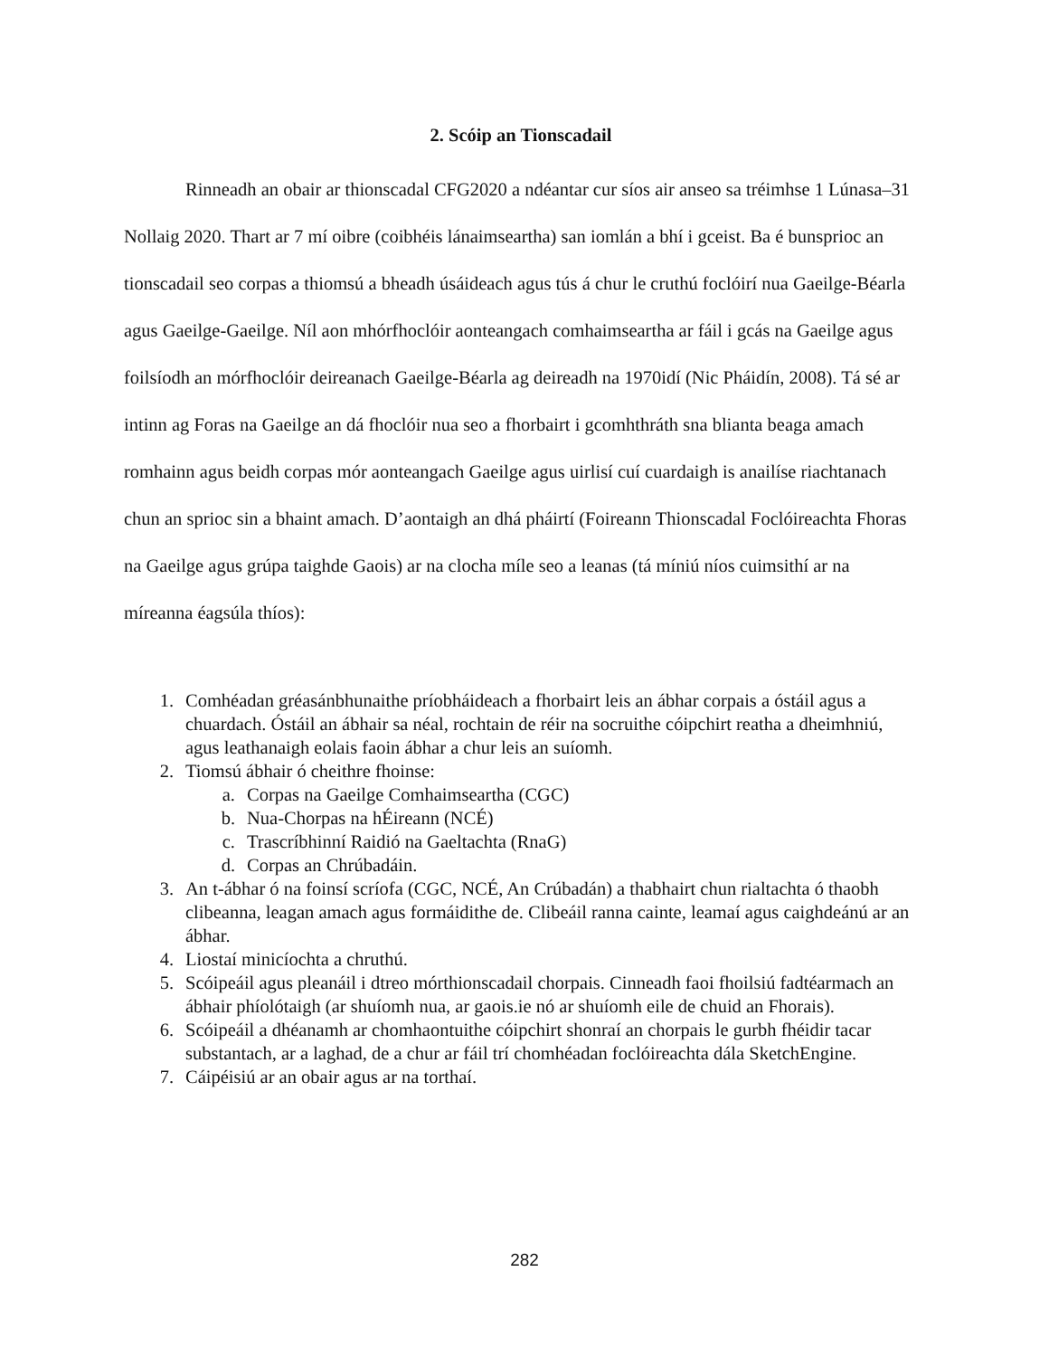2. Scóip an Tionscadail
Rinneadh an obair ar thionscadal CFG2020 a ndéantar cur síos air anseo sa tréimhse 1 Lúnasa–31 Nollaig 2020. Thart ar 7 mí oibre (coibhéis lánaimseartha) san iomlán a bhí i gceist. Ba é bunsprioc an tionscadail seo corpas a thiomsú a bheadh úsáideach agus tús á chur le cruthú foclóirí nua Gaeilge-Béarla agus Gaeilge-Gaeilge. Níl aon mhórfhoclóir aonteangach comhaimseartha ar fáil i gcás na Gaeilge agus foilsíodh an mórfhoclóir deireanach Gaeilge-Béarla ag deireadh na 1970idí (Nic Pháidín, 2008). Tá sé ar intinn ag Foras na Gaeilge an dá fhoclóir nua seo a fhorbairt i gcomhthráth sna blianta beaga amach romhainn agus beidh corpas mór aonteangach Gaeilge agus uirlisí cuí cuardaigh is anailíse riachtanach chun an sprioc sin a bhaint amach. D’aontaigh an dhá pháirtí (Foireann Thionscadal Foclóireachta Fhoras na Gaeilge agus grúpa taighde Gaois) ar na clocha míle seo a leanas (tá míniú níos cuimsithí ar na míreanna éagsúla thíos):
1. Comhéadan gréasánbhunaithe príobháideach a fhorbairt leis an ábhar corpais a óstáil agus a chuardach. Óstáil an ábhair sa néal, rochtain de réir na socruithe cóipchirt reatha a dheimhniú, agus leathanaigh eolais faoin ábhar a chur leis an suíomh.
2. Tiomsú ábhair ó cheithre fhoinse:
a. Corpas na Gaeilge Comhaimseartha (CGC)
b. Nua-Chorpas na hÉireann (NCÉ)
c. Trascríbhinní Raidió na Gaeltachta (RnaG)
d. Corpas an Chrúbadáin.
3. An t-ábhar ó na foinsí scríofa (CGC, NCÉ, An Crúbadán) a thabhairt chun rialtachta ó thaobh clibeanna, leagan amach agus formáidithe de. Clibeáil ranna cainte, leamaí agus caighdeánú ar an ábhar.
4. Liostaí minicíochta a chruthú.
5. Scóipeáil agus pleanáil i dtreo mórthionscadail chorpais. Cinneadh faoi fhoilsiú fadtéarmach an ábhair phíolótaigh (ar shuíomh nua, ar gaois.ie nó ar shuíomh eile de chuid an Fhorais).
6. Scóipeáil a dhéanamh ar chomhaontuithe cóipchirt shonraí an chorpais le gurbh fhéidir tacar substantach, ar a laghad, de a chur ar fáil trí chomhéadan foclóireachta dála SketchEngine.
7. Cáipéisiú ar an obair agus ar na torthaí.
282